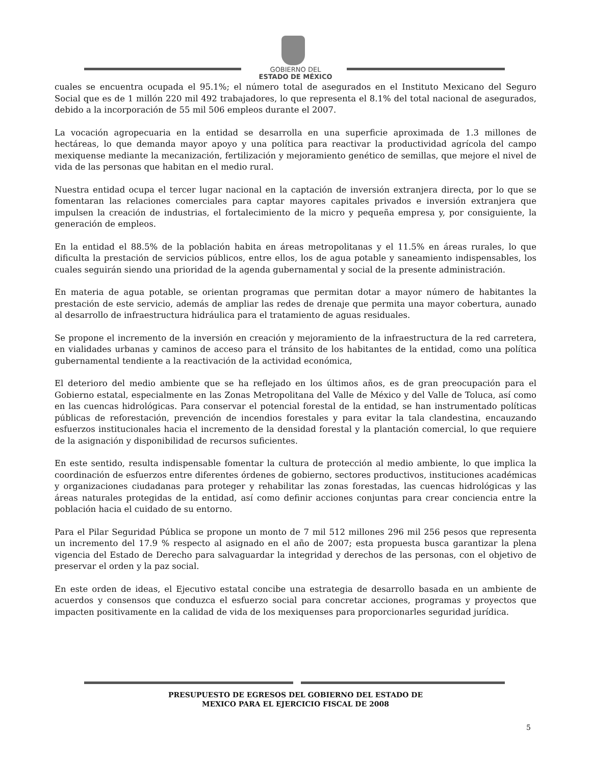GOBIERNO DEL
ESTADO DE MÉXICO
cuales se encuentra ocupada el 95.1%; el número total de asegurados en el Instituto Mexicano del Seguro Social que es de 1 millón 220 mil 492 trabajadores, lo que representa el 8.1% del total nacional de asegurados, debido a la incorporación de 55 mil 506 empleos durante el 2007.
La vocación agropecuaria en la entidad se desarrolla en una superficie aproximada de 1.3 millones de hectáreas, lo que demanda mayor apoyo y una política para reactivar la productividad agrícola del campo mexiquense mediante la mecanización, fertilización y mejoramiento genético de semillas, que mejore el nivel de vida de las personas que habitan en el medio rural.
Nuestra entidad ocupa el tercer lugar nacional en la captación de inversión extranjera directa, por lo que se fomentaran las relaciones comerciales para captar mayores capitales privados e inversión extranjera que impulsen la creación de industrias, el fortalecimiento de la micro y pequeña empresa y, por consiguiente, la generación de empleos.
En la entidad el 88.5% de la población habita en áreas metropolitanas y el 11.5% en áreas rurales, lo que dificulta la prestación de servicios públicos, entre ellos, los de agua potable y saneamiento indispensables, los cuales seguirán siendo una prioridad de la agenda gubernamental y social de la presente administración.
En materia de agua potable, se orientan programas que permitan dotar a mayor número de habitantes la prestación de este servicio, además de ampliar las redes de drenaje que permita una mayor cobertura, aunado al desarrollo de infraestructura hidráulica para el tratamiento de aguas residuales.
Se propone el incremento de la inversión en creación y mejoramiento de la infraestructura de la red carretera, en vialidades urbanas y caminos de acceso para el tránsito de los habitantes de la entidad, como una política gubernamental tendiente a la reactivación de la actividad económica,
El deterioro del medio ambiente que se ha reflejado en los últimos años, es de gran preocupación para el Gobierno estatal, especialmente en las Zonas Metropolitana del Valle de México y del Valle de Toluca, así como en las cuencas hidrológicas. Para conservar el potencial forestal de la entidad, se han instrumentado políticas públicas de reforestación, prevención de incendios forestales y para evitar la tala clandestina, encauzando esfuerzos institucionales hacia el incremento de la densidad forestal y la plantación comercial, lo que requiere de la asignación y disponibilidad de recursos suficientes.
En este sentido, resulta indispensable fomentar la cultura de protección al medio ambiente, lo que implica la coordinación de esfuerzos entre diferentes órdenes de gobierno, sectores productivos, instituciones académicas y organizaciones ciudadanas para proteger y rehabilitar las zonas forestadas, las cuencas hidrológicas y las áreas naturales protegidas de la entidad, así como definir acciones conjuntas para crear conciencia entre la población hacia el cuidado de su entorno.
Para el Pilar Seguridad Pública se propone un monto de 7 mil 512 millones 296 mil 256 pesos que representa un incremento del 17.9 % respecto al asignado en el año de 2007; esta propuesta busca garantizar la plena vigencia del Estado de Derecho para salvaguardar la integridad y derechos de las personas, con el objetivo de preservar el orden y la paz social.
En este orden de ideas, el Ejecutivo estatal concibe una estrategia de desarrollo basada en un ambiente de acuerdos y consensos que conduzca el esfuerzo social para concretar acciones, programas y proyectos que impacten positivamente en la calidad de vida de los mexiquenses para proporcionarles seguridad jurídica.
PRESUPUESTO DE EGRESOS DEL GOBIERNO DEL ESTADO DE
MEXICO PARA EL EJERCICIO FISCAL DE 2008
5